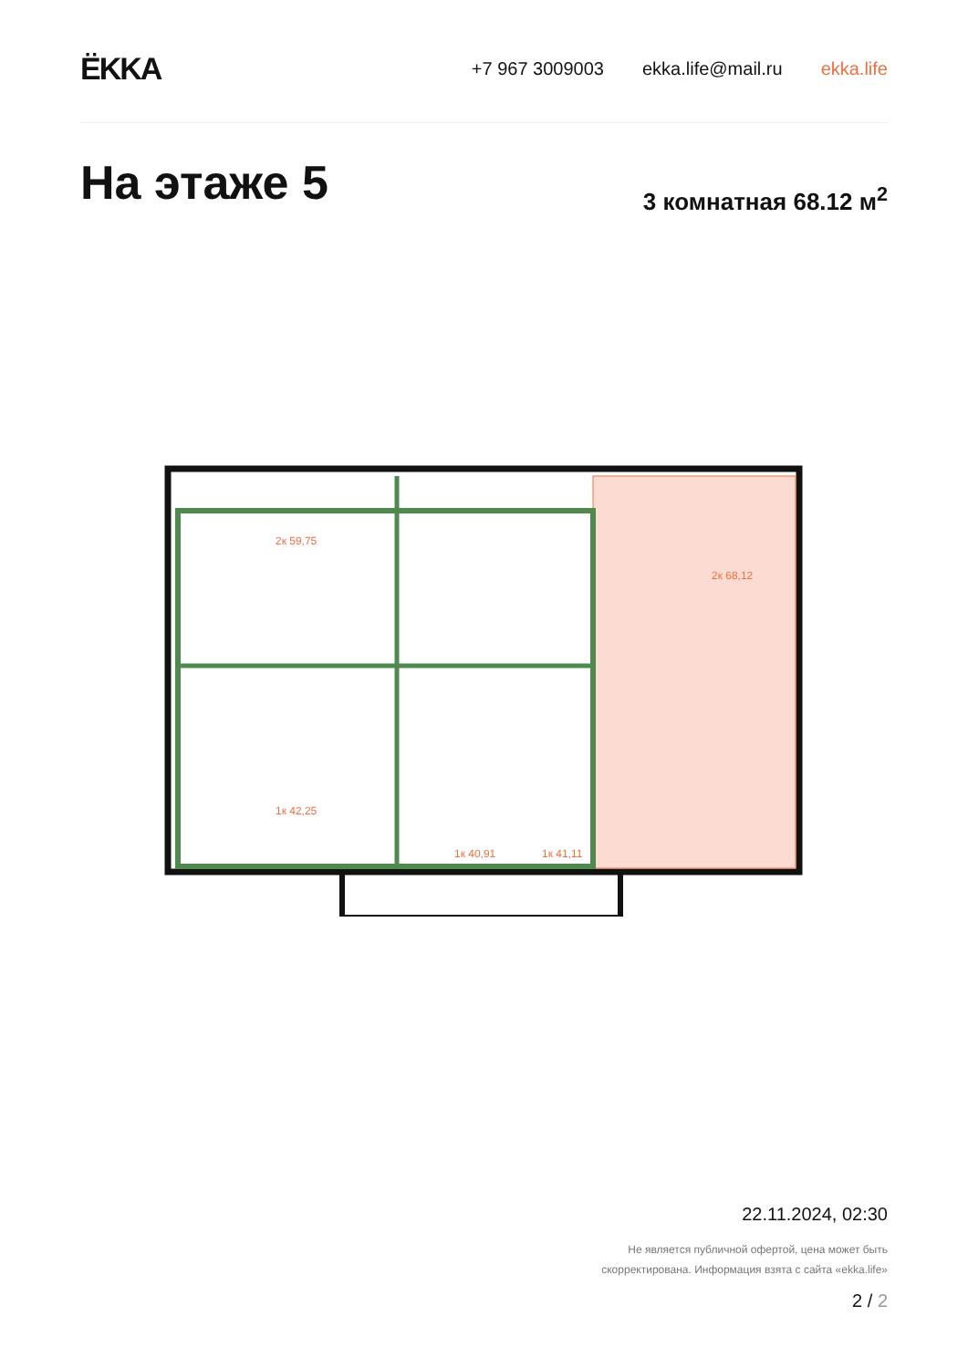ЁKKA
+7 967 3009003 ekka.life@mail.ru ekka.life
На этаже 5 3 комнатная 68.12 м<sup>2</sup>
2к 59,75
2к 68,12
1к 42,25
1к 40,91
1к 41,11
22.11.2024, 02:30
Не является публичной офертой, цена может быть
скорректирована. Информация взята с сайта «ekka.life»
2 / 2